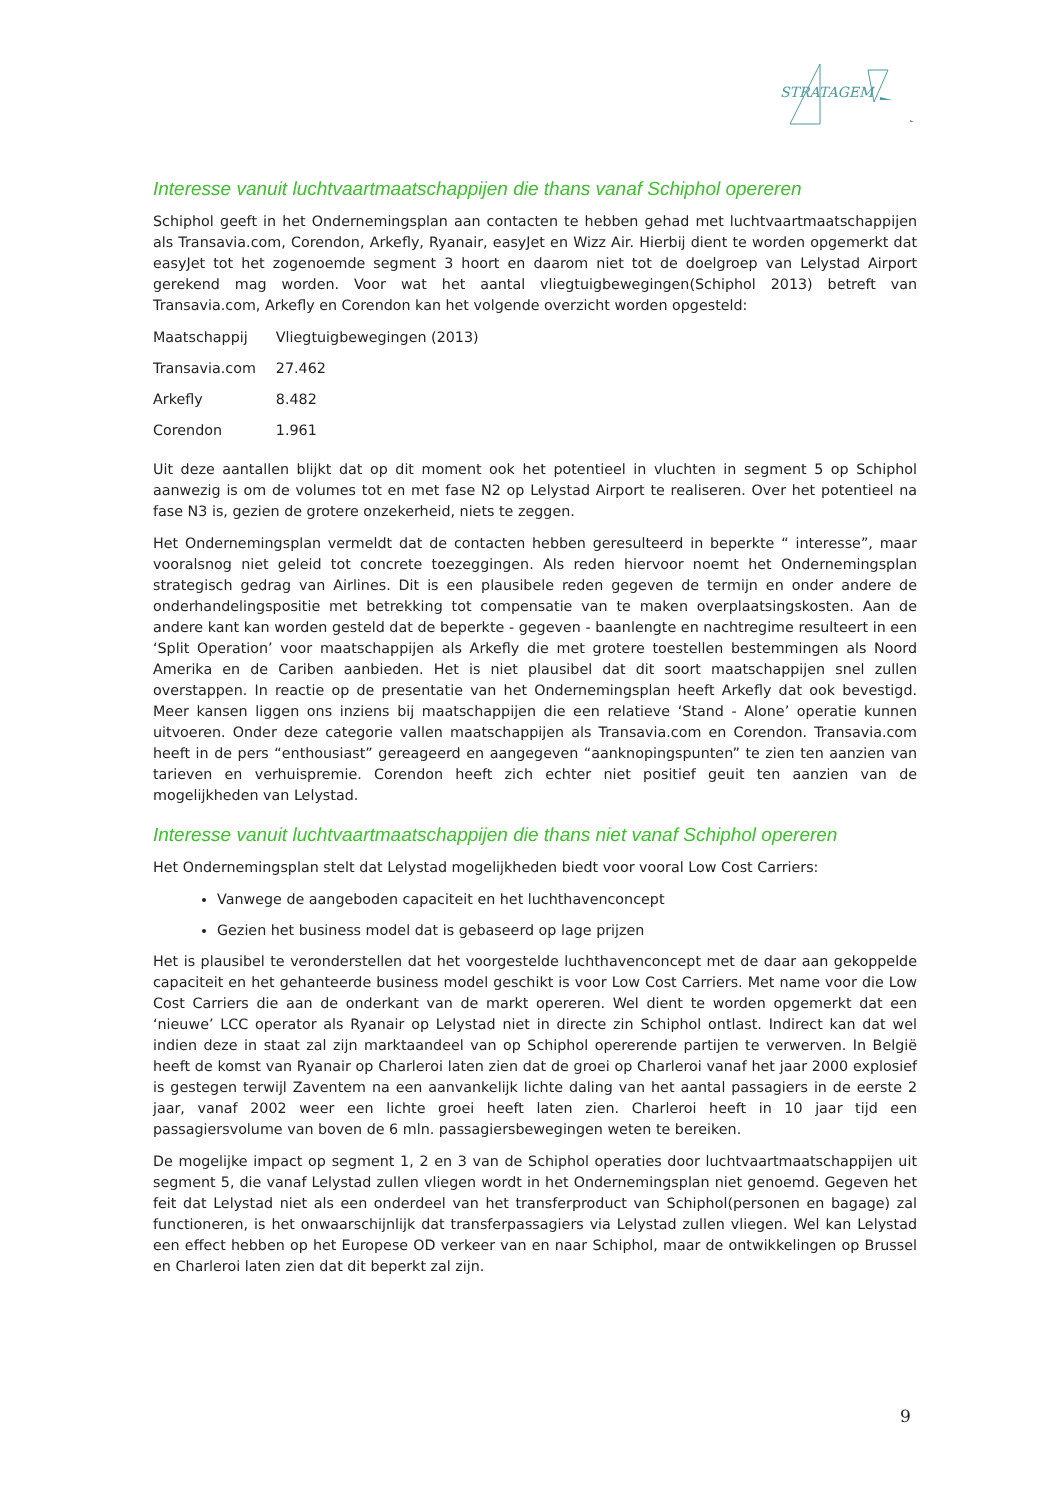STRATAGEM
Interesse vanuit luchtvaartmaatschappijen die thans vanaf Schiphol opereren
Schiphol geeft in het Ondernemingsplan aan contacten te hebben gehad met luchtvaartmaatschappijen als Transavia.com, Corendon, Arkefly, Ryanair, easyJet en Wizz Air. Hierbij dient te worden opgemerkt dat easyJet tot het zogenoemde segment 3 hoort en daarom niet tot de doelgroep van Lelystad Airport gerekend mag worden. Voor wat het aantal vliegtuigbewegingen(Schiphol 2013) betreft van Transavia.com, Arkefly en Corendon kan het volgende overzicht worden opgesteld:
| Maatschappij | Vliegtuigbewegingen (2013) |
| Transavia.com | 27.462 |
| Arkefly | 8.482 |
| Corendon | 1.961 |
Uit deze aantallen blijkt dat op dit moment ook het potentieel in vluchten in segment 5 op Schiphol aanwezig is om de volumes tot en met fase N2 op Lelystad Airport te realiseren. Over het potentieel na fase N3 is, gezien de grotere onzekerheid, niets te zeggen.
Het Ondernemingsplan vermeldt dat de contacten hebben geresulteerd in beperkte “ interesse”, maar vooralsnog niet geleid tot concrete toezeggingen. Als reden hiervoor noemt het Ondernemingsplan strategisch gedrag van Airlines. Dit is een plausibele reden gegeven de termijn en onder andere de onderhandelingspositie met betrekking tot compensatie van te maken overplaatsingskosten. Aan de andere kant kan worden gesteld dat de beperkte - gegeven - baanlengte en nachtregime resulteert in een ‘Split Operation’ voor maatschappijen als Arkefly die met grotere toestellen bestemmingen als Noord Amerika en de Cariben aanbieden. Het is niet plausibel dat dit soort maatschappijen snel zullen overstappen. In reactie op de presentatie van het Ondernemingsplan heeft Arkefly dat ook bevestigd. Meer kansen liggen ons inziens bij maatschappijen die een relatieve ‘Stand - Alone’ operatie kunnen uitvoeren. Onder deze categorie vallen maatschappijen als Transavia.com en Corendon. Transavia.com heeft in de pers “enthousiast” gereageerd en aangegeven “aanknopingspunten” te zien ten aanzien van tarieven en verhuispremie. Corendon heeft zich echter niet positief geuit ten aanzien van de mogelijkheden van Lelystad.
Interesse vanuit luchtvaartmaatschappijen die thans niet vanaf Schiphol opereren
Het Ondernemingsplan stelt dat Lelystad mogelijkheden biedt voor vooral Low Cost Carriers:
Vanwege de aangeboden capaciteit en het luchthavenconcept
Gezien het business model dat is gebaseerd op lage prijzen
Het is plausibel te veronderstellen dat het voorgestelde luchthavenconcept met de daar aan gekoppelde capaciteit en het gehanteerde business model geschikt is voor Low Cost Carriers. Met name voor die Low Cost Carriers die aan de onderkant van de markt opereren. Wel dient te worden opgemerkt dat een ‘nieuwe’ LCC operator als Ryanair op Lelystad niet in directe zin Schiphol ontlast. Indirect kan dat wel indien deze in staat zal zijn marktaandeel van op Schiphol opererende partijen te verwerven. In België heeft de komst van Ryanair op Charleroi laten zien dat de groei op Charleroi vanaf het jaar 2000 explosief is gestegen terwijl Zaventem na een aanvankelijk lichte daling van het aantal passagiers in de eerste 2 jaar, vanaf 2002 weer een lichte groei heeft laten zien. Charleroi heeft in 10 jaar tijd een passagiersvolume van boven de 6 mln. passagiersbewegingen weten te bereiken.
De mogelijke impact op segment 1, 2 en 3 van de Schiphol operaties door luchtvaartmaatschappijen uit segment 5, die vanaf Lelystad zullen vliegen wordt in het Ondernemingsplan niet genoemd. Gegeven het feit dat Lelystad niet als een onderdeel van het transferproduct van Schiphol(personen en bagage) zal functioneren, is het onwaarschijnlijk dat transferpassagiers via Lelystad zullen vliegen. Wel kan Lelystad een effect hebben op het Europese OD verkeer van en naar Schiphol, maar de ontwikkelingen op Brussel en Charleroi laten zien dat dit beperkt zal zijn.
9